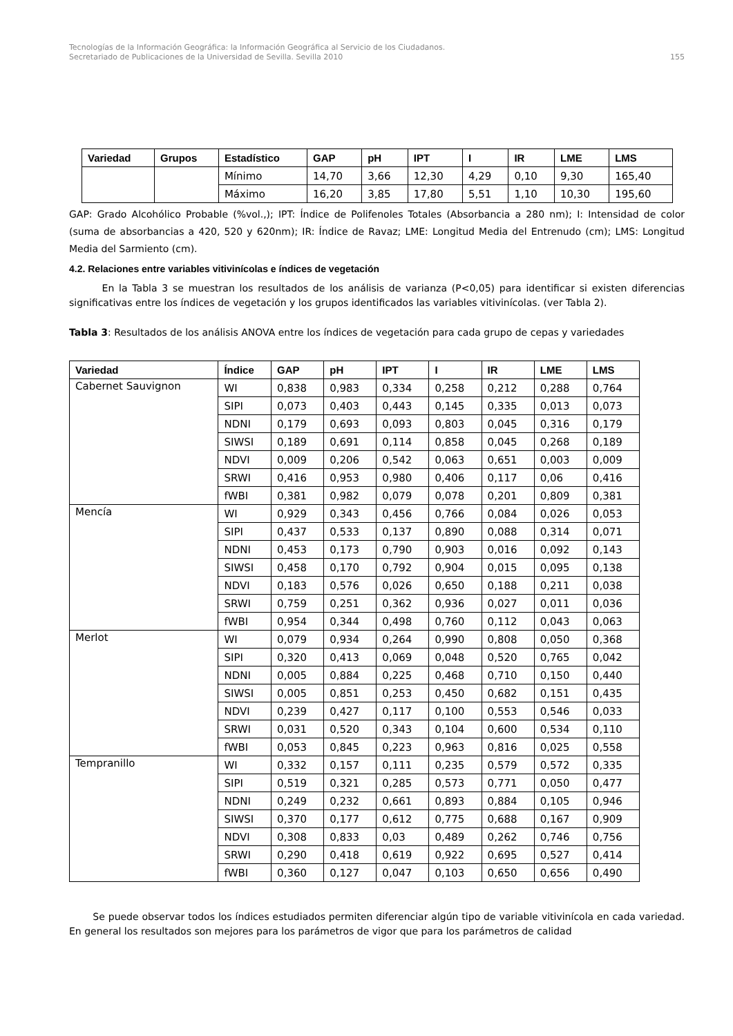Tecnologías de la Información Geográfica: la Información Geográfica al Servicio de los Ciudadanos.
Secretariado de Publicaciones de la Universidad de Sevilla. Sevilla 2010 155
| Variedad | Grupos | Estadístico | GAP | pH | IPT | I | IR | LME | LMS |
| --- | --- | --- | --- | --- | --- | --- | --- | --- | --- |
| | | Mínimo | 14,70 | 3,66 | 12,30 | 4,29 | 0,10 | 9,30 | 165,40 |
| | | Máximo | 16,20 | 3,85 | 17,80 | 5,51 | 1,10 | 10,30 | 195,60 |
GAP: Grado Alcohólico Probable (%vol.,); IPT: Índice de Polifenoles Totales (Absorbancia a 280 nm); I: Intensidad de color (suma de absorbancias a 420, 520 y 620nm); IR: Índice de Ravaz; LME: Longitud Media del Entrenudo (cm); LMS: Longitud Media del Sarmiento (cm).
4.2. Relaciones entre variables vitivinícolas e índices de vegetación
En la Tabla 3 se muestran los resultados de los análisis de varianza (P<0,05) para identificar si existen diferencias significativas entre los índices de vegetación y los grupos identificados las variables vitivinícolas. (ver Tabla 2).
Tabla 3: Resultados de los análisis ANOVA entre los índices de vegetación para cada grupo de cepas y variedades
| Variedad | Índice | GAP | pH | IPT | I | IR | LME | LMS |
| --- | --- | --- | --- | --- | --- | --- | --- | --- |
| Cabernet Sauvignon | WI | 0,838 | 0,983 | 0,334 | 0,258 | 0,212 | 0,288 | 0,764 |
| | SIPI | 0,073 | 0,403 | 0,443 | 0,145 | 0,335 | 0,013 | 0,073 |
| | NDNI | 0,179 | 0,693 | 0,093 | 0,803 | 0,045 | 0,316 | 0,179 |
| | SIWSI | 0,189 | 0,691 | 0,114 | 0,858 | 0,045 | 0,268 | 0,189 |
| | NDVI | 0,009 | 0,206 | 0,542 | 0,063 | 0,651 | 0,003 | 0,009 |
| | SRWI | 0,416 | 0,953 | 0,980 | 0,406 | 0,117 | 0,06 | 0,416 |
| | fWBI | 0,381 | 0,982 | 0,079 | 0,078 | 0,201 | 0,809 | 0,381 |
| Mencía | WI | 0,929 | 0,343 | 0,456 | 0,766 | 0,084 | 0,026 | 0,053 |
| | SIPI | 0,437 | 0,533 | 0,137 | 0,890 | 0,088 | 0,314 | 0,071 |
| | NDNI | 0,453 | 0,173 | 0,790 | 0,903 | 0,016 | 0,092 | 0,143 |
| | SIWSI | 0,458 | 0,170 | 0,792 | 0,904 | 0,015 | 0,095 | 0,138 |
| | NDVI | 0,183 | 0,576 | 0,026 | 0,650 | 0,188 | 0,211 | 0,038 |
| | SRWI | 0,759 | 0,251 | 0,362 | 0,936 | 0,027 | 0,011 | 0,036 |
| | fWBI | 0,954 | 0,344 | 0,498 | 0,760 | 0,112 | 0,043 | 0,063 |
| Merlot | WI | 0,079 | 0,934 | 0,264 | 0,990 | 0,808 | 0,050 | 0,368 |
| | SIPI | 0,320 | 0,413 | 0,069 | 0,048 | 0,520 | 0,765 | 0,042 |
| | NDNI | 0,005 | 0,884 | 0,225 | 0,468 | 0,710 | 0,150 | 0,440 |
| | SIWSI | 0,005 | 0,851 | 0,253 | 0,450 | 0,682 | 0,151 | 0,435 |
| | NDVI | 0,239 | 0,427 | 0,117 | 0,100 | 0,553 | 0,546 | 0,033 |
| | SRWI | 0,031 | 0,520 | 0,343 | 0,104 | 0,600 | 0,534 | 0,110 |
| | fWBI | 0,053 | 0,845 | 0,223 | 0,963 | 0,816 | 0,025 | 0,558 |
| Tempranillo | WI | 0,332 | 0,157 | 0,111 | 0,235 | 0,579 | 0,572 | 0,335 |
| | SIPI | 0,519 | 0,321 | 0,285 | 0,573 | 0,771 | 0,050 | 0,477 |
| | NDNI | 0,249 | 0,232 | 0,661 | 0,893 | 0,884 | 0,105 | 0,946 |
| | SIWSI | 0,370 | 0,177 | 0,612 | 0,775 | 0,688 | 0,167 | 0,909 |
| | NDVI | 0,308 | 0,833 | 0,03 | 0,489 | 0,262 | 0,746 | 0,756 |
| | SRWI | 0,290 | 0,418 | 0,619 | 0,922 | 0,695 | 0,527 | 0,414 |
| | fWBI | 0,360 | 0,127 | 0,047 | 0,103 | 0,650 | 0,656 | 0,490 |
Se puede observar todos los índices estudiados permiten diferenciar algún tipo de variable vitivinícola en cada variedad. En general los resultados son mejores para los parámetros de vigor que para los parámetros de calidad